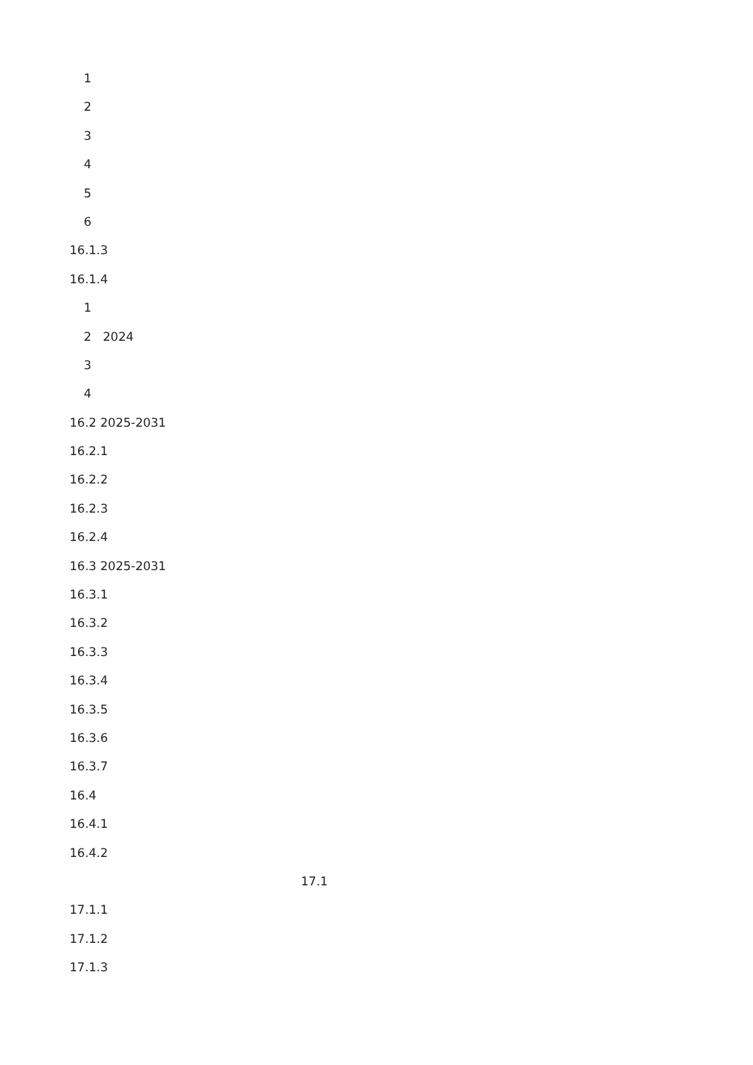1
2
3
4
5
6
16.1.3
16.1.4
1
2 2024
3
4
16.2 2025-2031
16.2.1
16.2.2
16.2.3
16.2.4
16.3 2025-2031
16.3.1
16.3.2
16.3.3
16.3.4
16.3.5
16.3.6
16.3.7
16.4
16.4.1
16.4.2
17.1
17.1.1
17.1.2
17.1.3